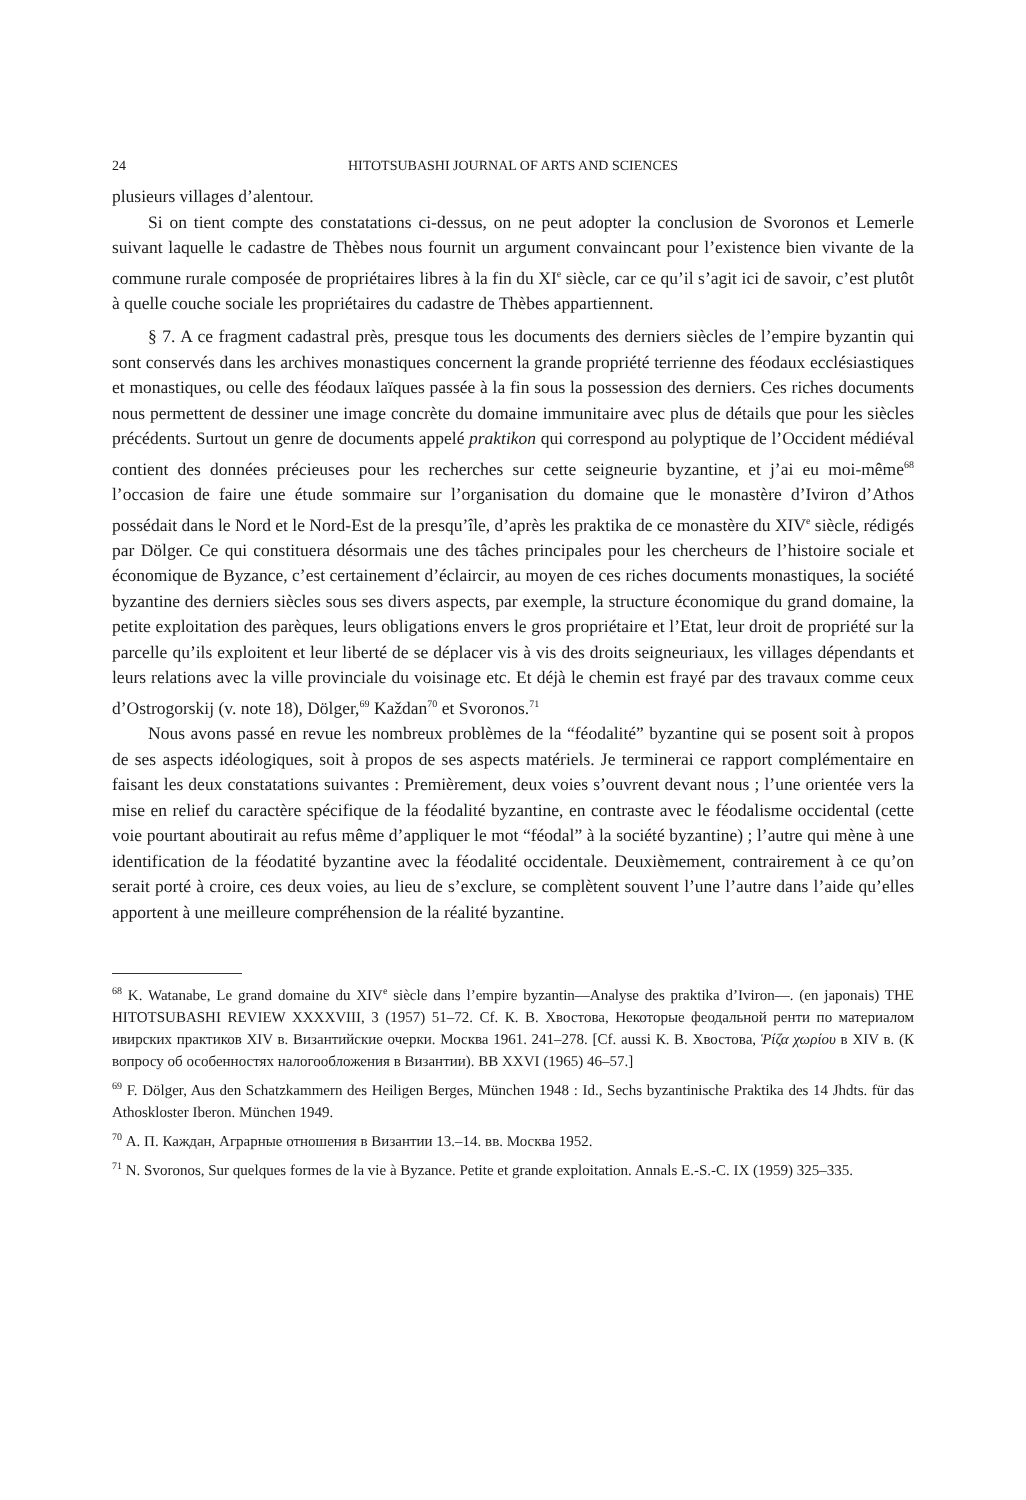24 HITOTSUBASHI JOURNAL OF ARTS AND SCIENCES
plusieurs villages d’alentour.
Si on tient compte des constatations ci-dessus, on ne peut adopter la conclusion de Svoronos et Lemerle suivant laquelle le cadastre de Thèbes nous fournit un argument convaincant pour l’existence bien vivante de la commune rurale composée de propriétaires libres à la fin du XI<sup>e</sup> siècle, car ce qu’il s’agit ici de savoir, c’est plutôt à quelle couche sociale les propriétaires du cadastre de Thèbes appartiennent.
§ 7. A ce fragment cadastral près, presque tous les documents des derniers siècles de l’empire byzantin qui sont conservés dans les archives monastiques concernent la grande propriété terrienne des féodaux ecclésiastiques et monastiques, ou celle des féodaux laïques passée à la fin sous la possession des derniers. Ces riches documents nous permettent de dessiner une image concrète du domaine immunitaire avec plus de détails que pour les siècles précédents. Surtout un genre de documents appelé praktikon qui correspond au polyptique de l’Occident médiéval contient des données précieuses pour les recherches sur cette seigneurie byzantine, et j’ai eu moi-même<sup>68</sup> l’occasion de faire une étude sommaire sur l’organisation du domaine que le monastère d’Iviron d’Athos possédait dans le Nord et le Nord-Est de la presqu’île, d’après les praktika de ce monastère du XIV<sup>e</sup> siècle, rédigés par Dölger. Ce qui constituera désormais une des tâches principales pour les chercheurs de l’histoire sociale et économique de Byzance, c’est certainement d’éclaircir, au moyen de ces riches documents monastiques, la société byzantine des derniers siècles sous ses divers aspects, par exemple, la structure économique du grand domaine, la petite exploitation des parèques, leurs obligations envers le gros propriétaire et l’Etat, leur droit de propriété sur la parcelle qu’ils exploitent et leur liberté de se déplacer vis à vis des droits seigneuriaux, les villages dépendants et leurs relations avec la ville provinciale du voisinage etc. Et déjà le chemin est frayé par des travaux comme ceux d’Ostrogorskij (v. note 18), Dölger,<sup>69</sup> Každan<sup>70</sup> et Svoronos.<sup>71</sup>
Nous avons passé en revue les nombreux problèmes de la “féodalité” byzantine qui se posent soit à propos de ses aspects idéologiques, soit à propos de ses aspects matériels. Je terminerai ce rapport complémentaire en faisant les deux constatations suivantes : Premièrement, deux voies s’ouvrent devant nous ; l’une orientée vers la mise en relief du caractère spécifique de la féodalité byzantine, en contraste avec le féodalisme occidental (cette voie pourtant aboutirait au refus même d’appliquer le mot “féodal” à la société byzantine) ; l’autre qui mène à une identification de la féodatité byzantine avec la féodalité occidentale. Deuxièmement, contrairement à ce qu’on serait porté à croire, ces deux voies, au lieu de s’exclure, se complètent souvent l’une l’autre dans l’aide qu’elles apportent à une meilleure compréhension de la réalité byzantine.
<sup>68</sup> K. Watanabe, Le grand domaine du XIV<sup>e</sup> siècle dans l’empire byzantin—Analyse des praktika d’Iviron—. (en japonais) THE HITOTSUBASHI REVIEW XXXXVIII, 3 (1957) 51–72. Cf. К. В. Хвостова, Некоторые феодальной ренти по материалом ивирских практиков XIV в. Византийские очерки. Москва 1961. 241–278. [Cf. aussi К. В. Хвостова, Ῥίζα χωρίου в XIV в. (К вопросу об особенностях налогообложения в Византии). ВВ XXVI (1965) 46–57.]
<sup>69</sup> F. Dölger, Aus den Schatzkammern des Heiligen Berges, München 1948 : Id., Sechs byzantinische Praktika des 14 Jhdts. für das Athoskloster Iberon. München 1949.
<sup>70</sup> А. П. Каждан, Аграрные отношения в Византии 13.–14. вв. Москва 1952.
<sup>71</sup> N. Svoronos, Sur quelques formes de la vie à Byzance. Petite et grande exploitation. Annals E.-S.-C. IX (1959) 325–335.